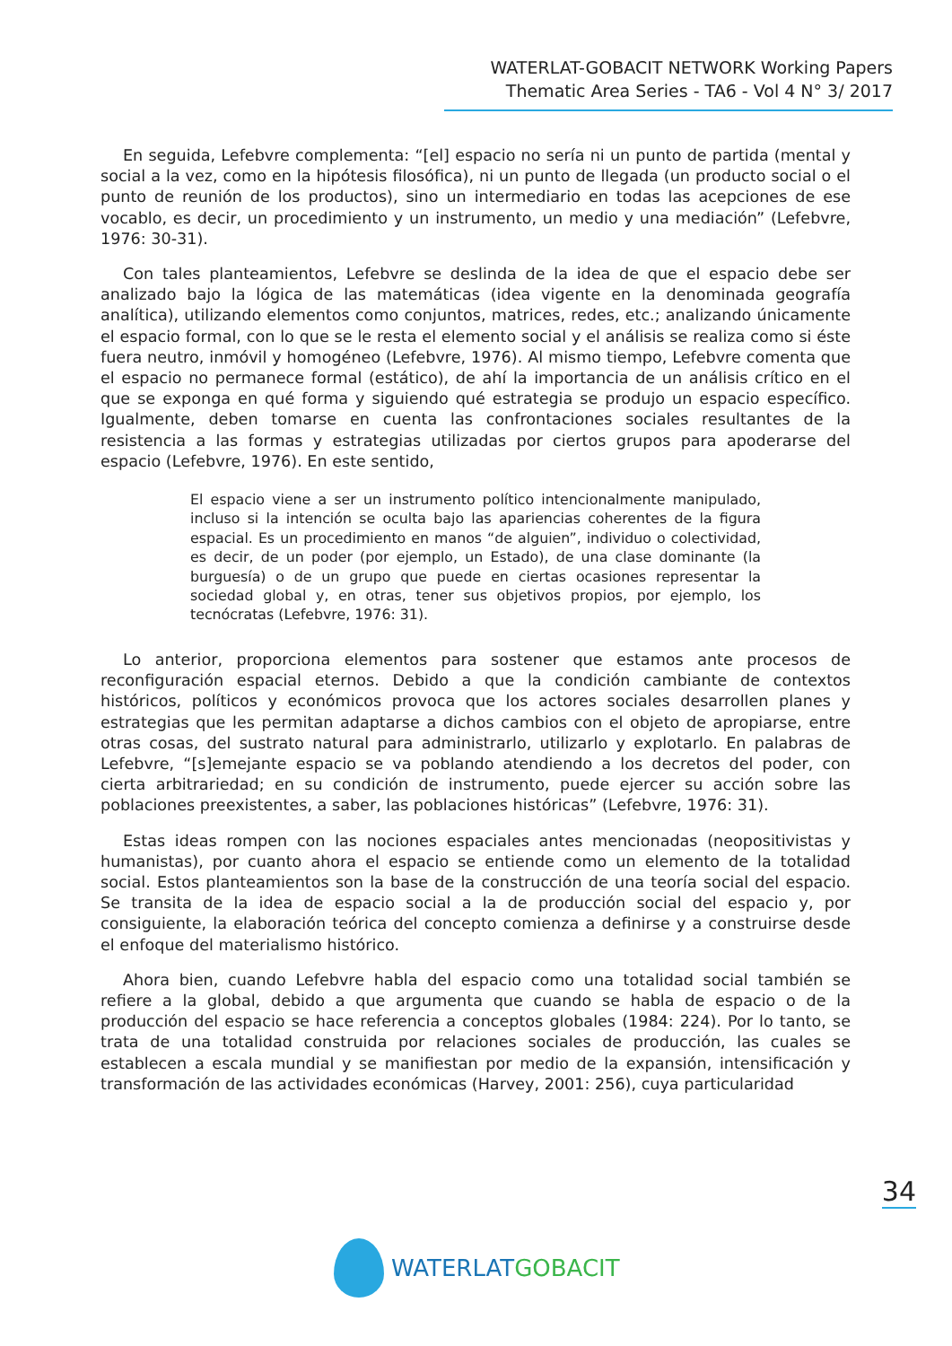WATERLAT-GOBACIT NETWORK Working Papers
Thematic Area Series - TA6 - Vol 4 N° 3/ 2017
En seguida, Lefebvre complementa: “[el] espacio no sería ni un punto de partida (mental y social a la vez, como en la hipótesis filosófica), ni un punto de llegada (un producto social o el punto de reunión de los productos), sino un intermediario en todas las acepciones de ese vocablo, es decir, un procedimiento y un instrumento, un medio y una mediación” (Lefebvre, 1976: 30-31).
Con tales planteamientos, Lefebvre se deslinda de la idea de que el espacio debe ser analizado bajo la lógica de las matemáticas (idea vigente en la denominada geografía analítica), utilizando elementos como conjuntos, matrices, redes, etc.; analizando únicamente el espacio formal, con lo que se le resta el elemento social y el análisis se realiza como si éste fuera neutro, inmóvil y homogéneo (Lefebvre, 1976). Al mismo tiempo, Lefebvre comenta que el espacio no permanece formal (estático), de ahí la importancia de un análisis crítico en el que se exponga en qué forma y siguiendo qué estrategia se produjo un espacio específico. Igualmente, deben tomarse en cuenta las confrontaciones sociales resultantes de la resistencia a las formas y estrategias utilizadas por ciertos grupos para apoderarse del espacio (Lefebvre, 1976). En este sentido,
El espacio viene a ser un instrumento político intencionalmente manipulado, incluso si la intención se oculta bajo las apariencias coherentes de la figura espacial. Es un procedimiento en manos “de alguien”, individuo o colectividad, es decir, de un poder (por ejemplo, un Estado), de una clase dominante (la burguesía) o de un grupo que puede en ciertas ocasiones representar la sociedad global y, en otras, tener sus objetivos propios, por ejemplo, los tecnócratas (Lefebvre, 1976: 31).
Lo anterior, proporciona elementos para sostener que estamos ante procesos de reconfiguración espacial eternos. Debido a que la condición cambiante de contextos históricos, políticos y económicos provoca que los actores sociales desarrollen planes y estrategias que les permitan adaptarse a dichos cambios con el objeto de apropiarse, entre otras cosas, del sustrato natural para administrarlo, utilizarlo y explotarlo. En palabras de Lefebvre, “[s]emejante espacio se va poblando atendiendo a los decretos del poder, con cierta arbitrariedad; en su condición de instrumento, puede ejercer su acción sobre las poblaciones preexistentes, a saber, las poblaciones históricas” (Lefebvre, 1976: 31).
Estas ideas rompen con las nociones espaciales antes mencionadas (neopositivistas y humanistas), por cuanto ahora el espacio se entiende como un elemento de la totalidad social. Estos planteamientos son la base de la construcción de una teoría social del espacio. Se transita de la idea de espacio social a la de producción social del espacio y, por consiguiente, la elaboración teórica del concepto comienza a definirse y a construirse desde el enfoque del materialismo histórico.
Ahora bien, cuando Lefebvre habla del espacio como una totalidad social también se refiere a la global, debido a que argumenta que cuando se habla de espacio o de la producción del espacio se hace referencia a conceptos globales (1984: 224). Por lo tanto, se trata de una totalidad construida por relaciones sociales de producción, las cuales se establecen a escala mundial y se manifiestan por medio de la expansión, intensificación y transformación de las actividades económicas (Harvey, 2001: 256), cuya particularidad
34
WATERLAT GOBACIT